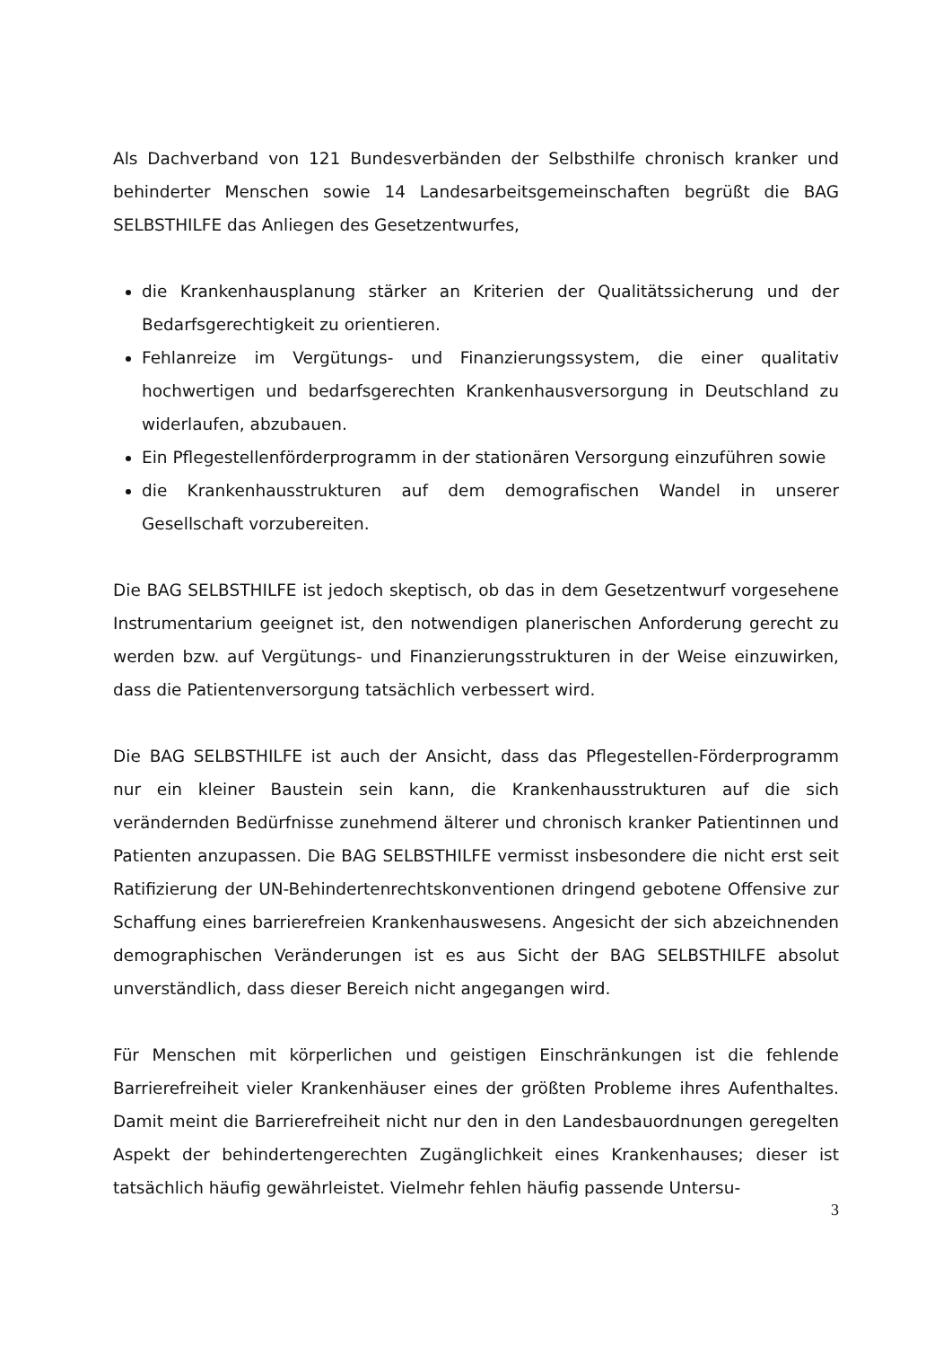Als Dachverband von 121 Bundesverbänden der Selbsthilfe chronisch kranker und behinderter Menschen sowie 14 Landesarbeitsgemeinschaften begrüßt die BAG SELBSTHILFE das Anliegen des Gesetzentwurfes,
die Krankenhausplanung stärker an Kriterien der Qualitätssicherung und der Bedarfsgerechtigkeit zu orientieren.
Fehlanreize im Vergütungs- und Finanzierungssystem, die einer qualitativ hochwertigen und bedarfsgerechten Krankenhausversorgung in Deutschland zu widerlaufen, abzubauen.
Ein Pflegestellenförderprogramm in der stationären Versorgung einzuführen sowie
die Krankenhausstrukturen auf dem demografischen Wandel in unserer Gesellschaft vorzubereiten.
Die BAG SELBSTHILFE ist jedoch skeptisch, ob das in dem Gesetzentwurf vorgesehene Instrumentarium geeignet ist, den notwendigen planerischen Anforderung gerecht zu werden bzw. auf Vergütungs- und Finanzierungsstrukturen in der Weise einzuwirken, dass die Patientenversorgung tatsächlich verbessert wird.
Die BAG SELBSTHILFE ist auch der Ansicht, dass das Pflegestellen-Förderprogramm nur ein kleiner Baustein sein kann, die Krankenhausstrukturen auf die sich verändernden Bedürfnisse zunehmend älterer und chronisch kranker Patientinnen und Patienten anzupassen. Die BAG SELBSTHILFE vermisst insbesondere die nicht erst seit Ratifizierung der UN-Behindertenrechtskonventionen dringend gebotene Offensive zur Schaffung eines barrierefreien Krankenhauswesens. Angesicht der sich abzeichnenden demographischen Veränderungen ist es aus Sicht der BAG SELBSTHILFE absolut unverständlich, dass dieser Bereich nicht angegangen wird.
Für Menschen mit körperlichen und geistigen Einschränkungen ist die fehlende Barrierefreiheit vieler Krankenhäuser eines der größten Probleme ihres Aufenthaltes. Damit meint die Barrierefreiheit nicht nur den in den Landesbauordnungen geregelten Aspekt der behindertengerechten Zugänglichkeit eines Krankenhauses; dieser ist tatsächlich häufig gewährleistet. Vielmehr fehlen häufig passende Untersu-
3